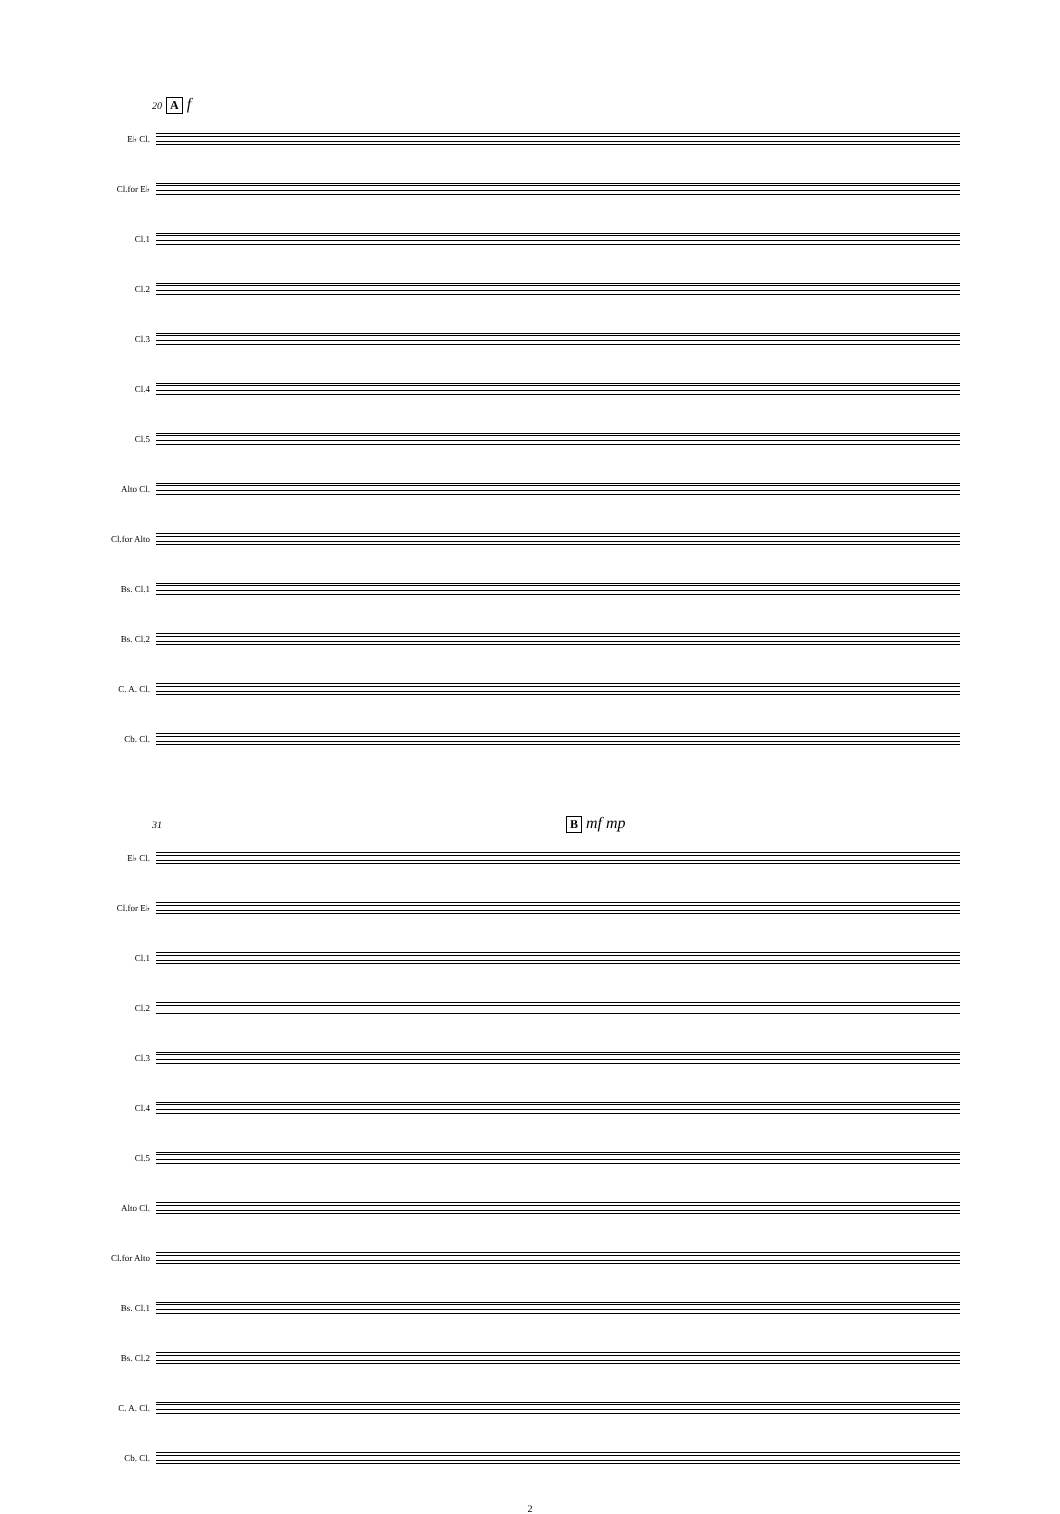20 A f
E♭ Cl.
Cl.for E♭
Cl.1
Cl.2
Cl.3
Cl.4
Cl.5
Alto Cl.
Cl.for Alto
Bs. Cl.1
Bs. Cl.2
C. A. Cl.
Cb. Cl.
31 B mf mp
E♭ Cl.
Cl.for E♭
Cl.1
Cl.2
Cl.3
Cl.4
Cl.5
Alto Cl.
Cl.for Alto
Bs. Cl.1
Bs. Cl.2
C. A. Cl.
Cb. Cl.
2